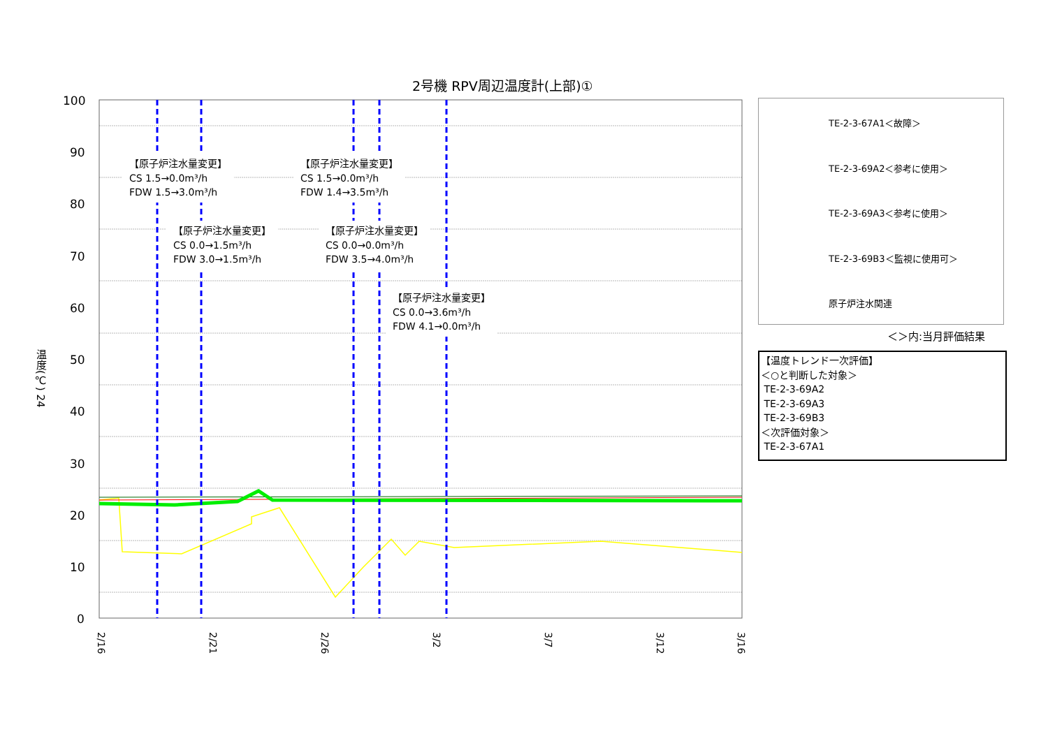2号機 RPV周辺温度計(上部)①
100
90
80
70
60
50
40
30
20
10
0
2/16
2/21
2/26
3/2
3/7
3/12
3/16
温度(℃) 24
【原子炉注水量変更】
CS 1.5→0.0m³/h
FDW 1.5→3.0m³/h
【原子炉注水量変更】
CS 1.5→0.0m³/h
FDW 1.4→3.5m³/h
【原子炉注水量変更】
CS 0.0→1.5m³/h
FDW 3.0→1.5m³/h
【原子炉注水量変更】
CS 0.0→0.0m³/h
FDW 3.5→4.0m³/h
【原子炉注水量変更】
CS 0.0→3.6m³/h
FDW 4.1→0.0m³/h
TE-2-3-67A1＜故障＞
TE-2-3-69A2＜参考に使用＞
TE-2-3-69A3＜参考に使用＞
TE-2-3-69B3＜監視に使用可＞
原子炉注水関連
＜＞内:当月評価結果
【温度トレンド一次評価】
＜○と判断した対象＞
TE-2-3-69A2
TE-2-3-69A3
TE-2-3-69B3
＜次評価対象＞
TE-2-3-67A1